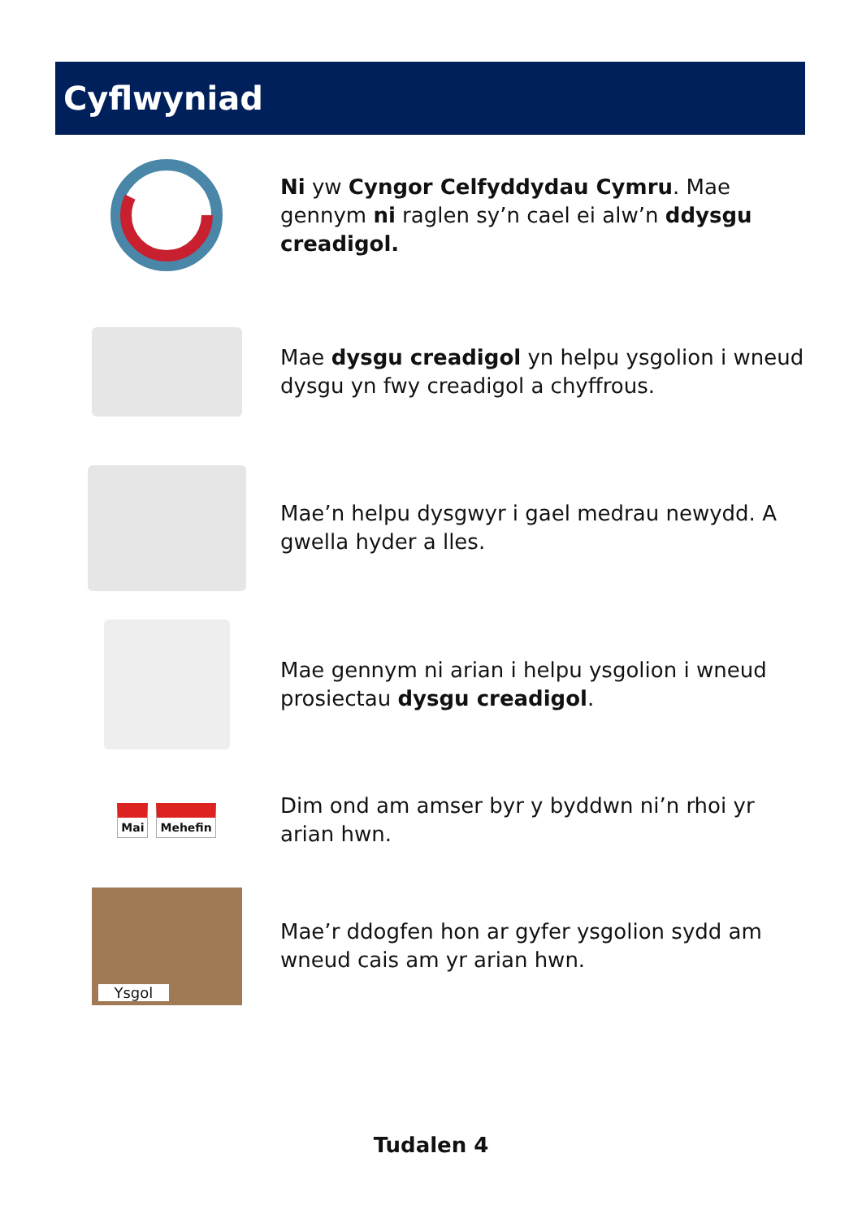Cyflwyniad
Ni yw Cyngor Celfyddydau Cymru. Mae gennym ni raglen sy’n cael ei alw’n ddysgu creadigol.
Mae dysgu creadigol yn helpu ysgolion i wneud dysgu yn fwy creadigol a chyffrous.
Mae’n helpu dysgwyr i gael medrau newydd. A gwella hyder a lles.
Mae gennym ni arian i helpu ysgolion i wneud prosiectau dysgu creadigol.
Mai Mehefin
Dim ond am amser byr y byddwn ni’n rhoi yr arian hwn.
Ysgol
Mae’r ddogfen hon ar gyfer ysgolion sydd am wneud cais am yr arian hwn.
Tudalen 4